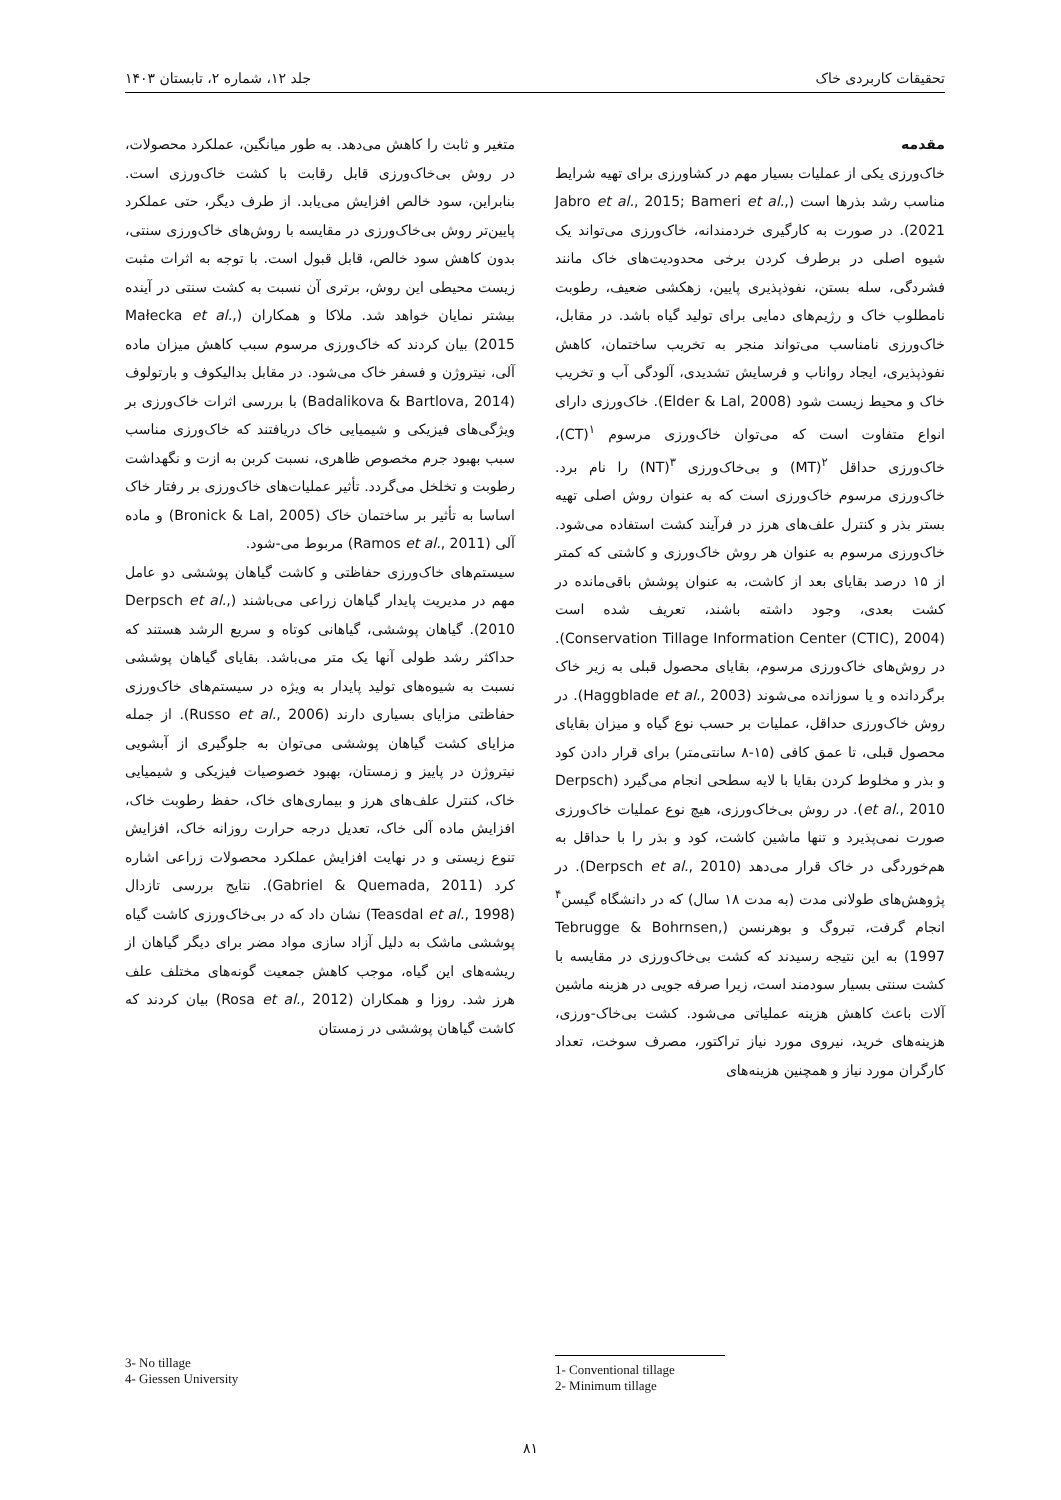تحقیقات کاربردی خاک جلد ۱۲، شماره ۲، تابستان ۱۴۰۳
مقدمه
خاک‌ورزی یکی از عملیات بسیار مهم در کشاورزی برای تهیه شرایط مناسب رشد بذرها است (Jabro et al., 2015; Bameri et al., 2021). در صورت به کارگیری خردمندانه، خاک‌ورزی می‌تواند یک شیوه اصلی در برطرف کردن برخی محدودیت‌های خاک مانند فشردگی، سله بستن، نفوذپذیری پایین، زهکشی ضعیف، رطوبت نامطلوب خاک و رژیم‌های دمایی برای تولید گیاه باشد. در مقابل، خاک‌ورزی نامناسب می‌تواند منجر به تخریب ساختمان، کاهش نفوذپذیری، ایجاد رواناب و فرسایش تشدیدی، آلودگی آب و تخریب خاک و محیط زیست شود (Elder & Lal, 2008). خاک‌ورزی دارای انواع متفاوت است که می‌توان خاک‌ورزی مرسوم <sup>۱</sup>(CT)، خاک‌ورزی حداقل <sup>۲</sup>(MT) و بی‌خاک‌ورزی <sup>۳</sup>(NT) را نام برد. خاک‌ورزی مرسوم خاک‌ورزی است که به عنوان روش اصلی تهیه بستر بذر و کنترل علف‌های هرز در فرآیند کشت استفاده می‌شود. خاک‌ورزی مرسوم به عنوان هر روش خاک‌ورزی و کاشتی که کمتر از ۱۵ درصد بقایای بعد از کاشت، به عنوان پوشش باقی‌مانده در کشت بعدی، وجود داشته باشند، تعریف شده است (Conservation Tillage Information Center (CTIC), 2004). در روش‌های خاک‌ورزی مرسوم، بقایای محصول قبلی به زیر خاک برگردانده و یا سوزانده می‌شوند (Haggblade et al., 2003). در روش خاک‌ورزی حداقل، عملیات بر حسب نوع گیاه و میزان بقایای محصول قبلی، تا عمق کافی (۱۵-۸ سانتی‌متر) برای قرار دادن کود و بذر و مخلوط کردن بقایا با لایه سطحی انجام می‌گیرد (Derpsch et al., 2010). در روش بی‌خاک‌ورزی، هیچ نوع عملیات خاک‌ورزی صورت نمی‌پذیرد و تنها ماشین کاشت، کود و بذر را با حداقل به هم‌خوردگی در خاک قرار می‌دهد (Derpsch et al., 2010). در پژوهش‌های طولانی مدت (به مدت ۱۸ سال) که در دانشگاه گیسن<sup>۴</sup> انجام گرفت، تبروگ و بوهرنسن (Tebrugge & Bohrnsen, 1997) به این نتیجه رسیدند که کشت بی‌خاک‌ورزی در مقایسه با کشت سنتی بسیار سودمند است، زیرا صرفه جویی در هزینه ماشین آلات باعث کاهش هزینه عملیاتی می‌شود. کشت بی‌خاک-ورزی، هزینه‌های خرید، نیروی مورد نیاز تراکتور، مصرف سوخت، تعداد کارگران مورد نیاز و همچنین هزینه‌های
متغیر و ثابت را کاهش می‌دهد. به طور میانگین، عملکرد محصولات، در روش بی‌خاک‌ورزی قابل رقابت با کشت خاک‌ورزی است. بنابراین، سود خالص افزایش می‌یابد. از طرف دیگر، حتی عملکرد پایین‌تر روش بی‌خاک‌ورزی در مقایسه با روش‌های خاک‌ورزی سنتی، بدون کاهش سود خالص، قابل قبول است. با توجه به اثرات مثبت زیست محیطی این روش، برتری آن نسبت به کشت سنتی در آینده بیشتر نمایان خواهد شد. ملاکا و همکاران (Małecka et al., 2015) بیان کردند که خاک‌ورزی مرسوم سبب کاهش میزان ماده آلی، نیتروژن و فسفر خاک می‌شود. در مقابل بدالیکوف و بارتولوف (Badalikova & Bartlova, 2014) با بررسی اثرات خاک‌ورزی بر ویژگی‌های فیزیکی و شیمیایی خاک دریافتند که خاک‌ورزی مناسب سبب بهبود جرم مخصوص ظاهری، نسبت کربن به ازت و نگهداشت رطوبت و تخلخل می‌گردد. تأثیر عملیات‌های خاک‌ورزی بر رفتار خاک اساسا به تأثیر بر ساختمان خاک (Bronick & Lal, 2005) و ماده آلی (Ramos et al., 2011) مربوط می-شود.
سیستم‌های خاک‌ورزی حفاظتی و کاشت گیاهان پوششی دو عامل مهم در مدیریت پایدار گیاهان زراعی می‌باشند (Derpsch et al., 2010). گیاهان پوششی، گیاهانی کوتاه و سریع الرشد هستند که حداکثر رشد طولی آنها یک متر می‌باشد. بقایای گیاهان پوششی نسبت به شیوه‌های تولید پایدار به ویژه در سیستم‌های خاک‌ورزی حفاظتی مزایای بسیاری دارند (Russo et al., 2006). از جمله مزایای کشت گیاهان پوششی می‌توان به جلوگیری از آبشویی نیتروژن در پاییز و زمستان، بهبود خصوصیات فیزیکی و شیمیایی خاک، کنترل علف‌های هرز و بیماری‌های خاک، حفظ رطوبت خاک، افزایش ماده آلی خاک، تعدیل درجه حرارت روزانه خاک، افزایش تنوع زیستی و در نهایت افزایش عملکرد محصولات زراعی اشاره کرد (Gabriel & Quemada, 2011). نتایج بررسی تازدال (Teasdal et al., 1998) نشان داد که در بی‌خاک‌ورزی کاشت گیاه پوششی ماشک به دلیل آزاد سازی مواد مضر برای دیگر گیاهان از ریشه‌های این گیاه، موجب کاهش جمعیت گونه‌های مختلف علف هرز شد. روزا و همکاران (Rosa et al., 2012) بیان کردند که کاشت گیاهان پوششی در زمستان
3- No tillage
4- Giessen University
1- Conventional tillage
2- Minimum tillage
۸۱